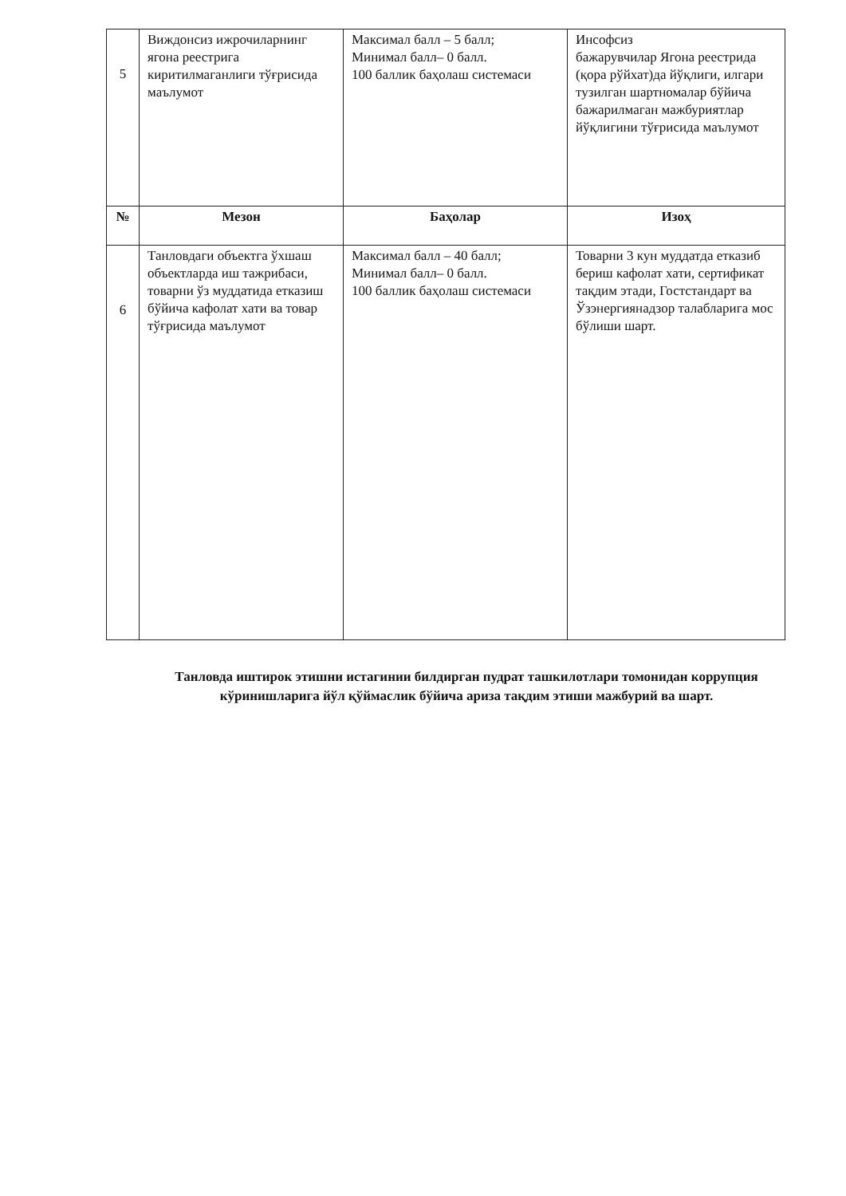| 5 | Виждонсиз ижрочиларнинг ягона реестрига киритилмаганлиги тўғрисида маълумот | Максимал балл – 5 балл; Минимал балл– 0 балл. 100 баллик баҳолаш системаси | Инсофсиз бажарувчилар Ягона реестрида (қора рўйхат)да йўқлиги, илгари тузилган шартномалар бўйича бажарилмаган мажбуриятлар йўқлигини тўғрисида маълумот |
| № | Мезон | Баҳолар | Изоҳ |
| 6 | Танловдаги объектга ўхшаш объектларда иш тажрибаси, товарни ўз муддатида етказиш бўйича кафолат хати ва товар тўғрисида маълумот | Максимал балл – 40 балл; Минимал балл– 0 балл. 100 баллик баҳолаш системаси | Товарни 3 кун муддатда етказиб бериш кафолат хати, сертификат тақдим этади, Гостстандарт ва Ўзэнергиянадзор талабларига мос бўлиши шарт. |
Танловда иштирок этишни истагинии билдирган пудрат ташкилотлари томонидан коррупция кўринишларига йўл қўймаслик бўйича ариза тақдим этиши мажбурий ва шарт.